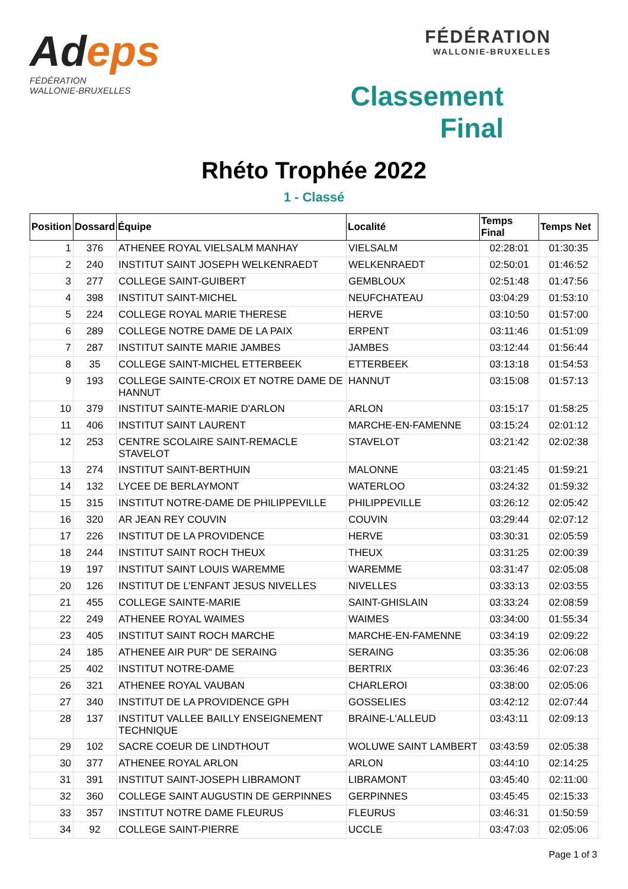Adeps
FÉDÉRATION
WALLONIE-BRUXELLES
FÉDÉRATION
WALLONIE-BRUXELLES
Classement Final
Rhéto Trophée 2022
1 - Classé
| Position | Dossard | Équipe | Localité | Temps Final | Temps Net |
| --- | --- | --- | --- | --- | --- |
| 1 | 376 | ATHENEE ROYAL VIELSALM MANHAY | VIELSALM | 02:28:01 | 01:30:35 |
| 2 | 240 | INSTITUT SAINT JOSEPH WELKENRAEDT | WELKENRAEDT | 02:50:01 | 01:46:52 |
| 3 | 277 | COLLEGE SAINT-GUIBERT | GEMBLOUX | 02:51:48 | 01:47:56 |
| 4 | 398 | INSTITUT SAINT-MICHEL | NEUFCHATEAU | 03:04:29 | 01:53:10 |
| 5 | 224 | COLLEGE ROYAL MARIE THERESE | HERVE | 03:10:50 | 01:57:00 |
| 6 | 289 | COLLEGE NOTRE DAME DE LA PAIX | ERPENT | 03:11:46 | 01:51:09 |
| 7 | 287 | INSTITUT SAINTE MARIE JAMBES | JAMBES | 03:12:44 | 01:56:44 |
| 8 | 35 | COLLEGE SAINT-MICHEL ETTERBEEK | ETTERBEEK | 03:13:18 | 01:54:53 |
| 9 | 193 | COLLEGE SAINTE-CROIX ET NOTRE DAME DE HANNUT | HANNUT | 03:15:08 | 01:57:13 |
| 10 | 379 | INSTITUT SAINTE-MARIE D'ARLON | ARLON | 03:15:17 | 01:58:25 |
| 11 | 406 | INSTITUT SAINT LAURENT | MARCHE-EN-FAMENNE | 03:15:24 | 02:01:12 |
| 12 | 253 | CENTRE SCOLAIRE SAINT-REMACLE STAVELOT | STAVELOT | 03:21:42 | 02:02:38 |
| 13 | 274 | INSTITUT SAINT-BERTHUIN | MALONNE | 03:21:45 | 01:59:21 |
| 14 | 132 | LYCEE DE BERLAYMONT | WATERLOO | 03:24:32 | 01:59:32 |
| 15 | 315 | INSTITUT NOTRE-DAME DE PHILIPPEVILLE | PHILIPPEVILLE | 03:26:12 | 02:05:42 |
| 16 | 320 | AR JEAN REY COUVIN | COUVIN | 03:29:44 | 02:07:12 |
| 17 | 226 | INSTITUT DE LA PROVIDENCE | HERVE | 03:30:31 | 02:05:59 |
| 18 | 244 | INSTITUT SAINT ROCH THEUX | THEUX | 03:31:25 | 02:00:39 |
| 19 | 197 | INSTITUT SAINT LOUIS WAREMME | WAREMME | 03:31:47 | 02:05:08 |
| 20 | 126 | INSTITUT DE L’ENFANT JESUS NIVELLES | NIVELLES | 03:33:13 | 02:03:55 |
| 21 | 455 | COLLEGE SAINTE-MARIE | SAINT-GHISLAIN | 03:33:24 | 02:08:59 |
| 22 | 249 | ATHENEE ROYAL WAIMES | WAIMES | 03:34:00 | 01:55:34 |
| 23 | 405 | INSTITUT SAINT ROCH MARCHE | MARCHE-EN-FAMENNE | 03:34:19 | 02:09:22 |
| 24 | 185 | ATHENEE AIR PUR" DE SERAING | SERAING | 03:35:36 | 02:06:08 |
| 25 | 402 | INSTITUT NOTRE-DAME | BERTRIX | 03:36:46 | 02:07:23 |
| 26 | 321 | ATHENEE ROYAL VAUBAN | CHARLEROI | 03:38:00 | 02:05:06 |
| 27 | 340 | INSTITUT DE LA PROVIDENCE GPH | GOSSELIES | 03:42:12 | 02:07:44 |
| 28 | 137 | INSTITUT VALLEE BAILLY ENSEIGNEMENT TECHNIQUE | BRAINE-L'ALLEUD | 03:43:11 | 02:09:13 |
| 29 | 102 | SACRE COEUR DE LINDTHOUT | WOLUWE SAINT LAMBERT | 03:43:59 | 02:05:38 |
| 30 | 377 | ATHENEE ROYAL ARLON | ARLON | 03:44:10 | 02:14:25 |
| 31 | 391 | INSTITUT SAINT-JOSEPH LIBRAMONT | LIBRAMONT | 03:45:40 | 02:11:00 |
| 32 | 360 | COLLEGE SAINT AUGUSTIN DE GERPINNES | GERPINNES | 03:45:45 | 02:15:33 |
| 33 | 357 | INSTITUT NOTRE DAME FLEURUS | FLEURUS | 03:46:31 | 01:50:59 |
| 34 | 92 | COLLEGE SAINT-PIERRE | UCCLE | 03:47:03 | 02:05:06 |
Page 1 of 3